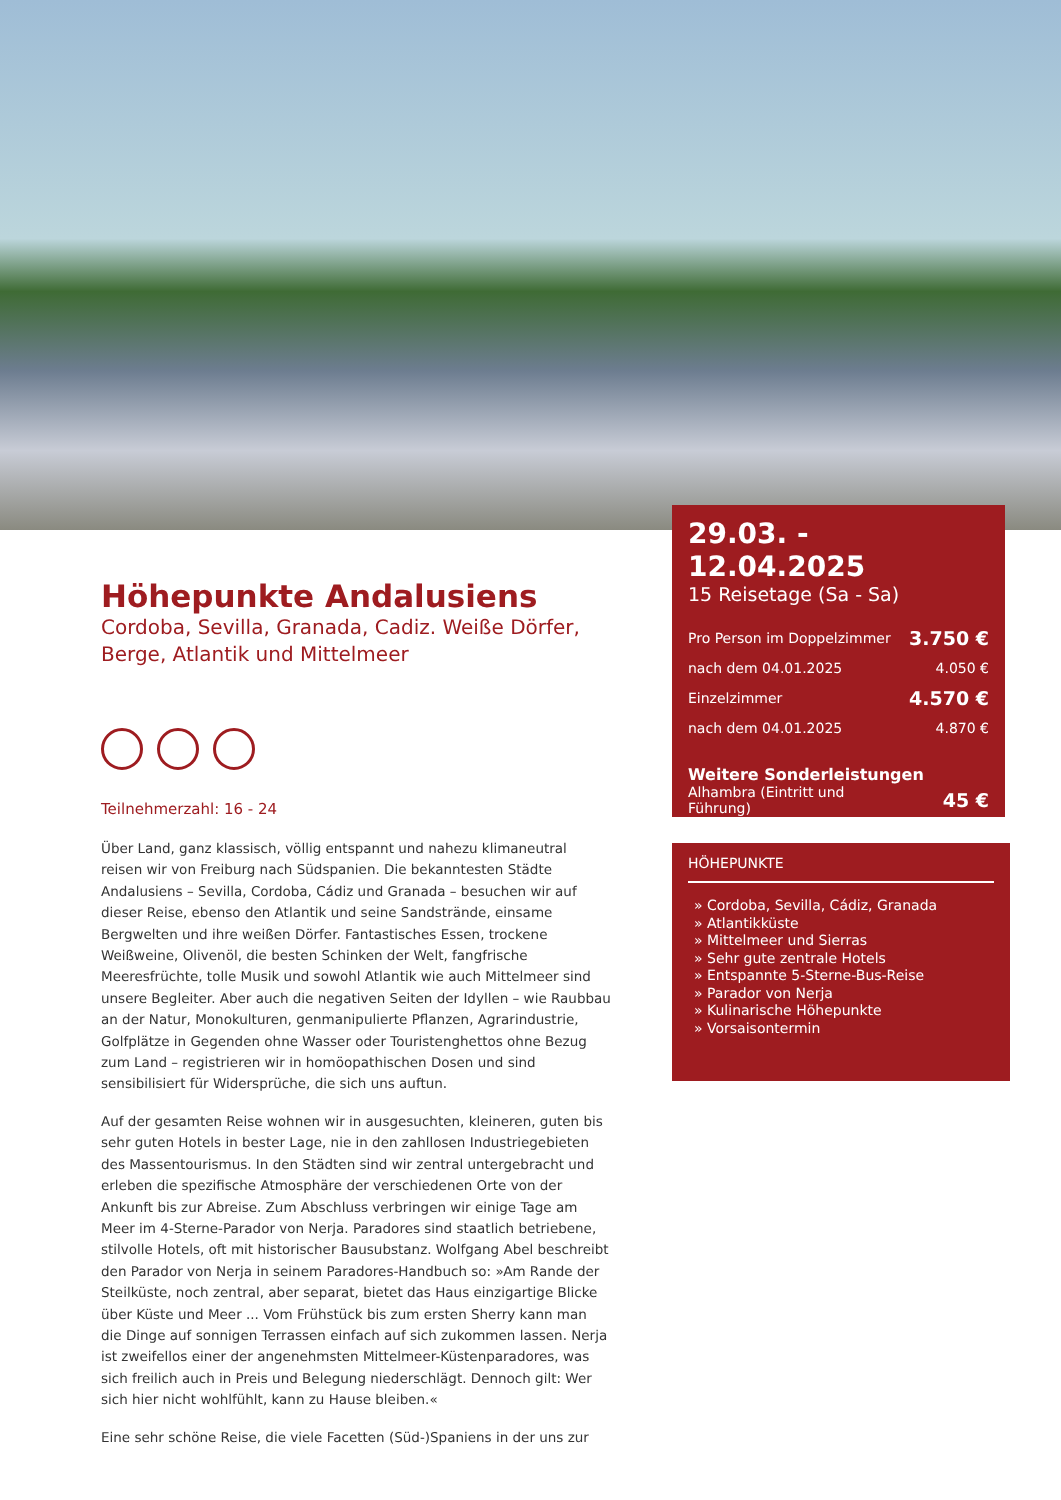Höhepunkte Andalusiens
Cordoba, Sevilla, Granada, Cadiz. Weiße Dörfer, Berge, Atlantik und Mittelmeer
Teilnehmerzahl: 16 - 24
Über Land, ganz klassisch, völlig entspannt und nahezu klimaneutral reisen wir von Freiburg nach Südspanien. Die bekanntesten Städte Andalusiens – Sevilla, Cordoba, Cádiz und Granada – besuchen wir auf dieser Reise, ebenso den Atlantik und seine Sandstrände, einsame Bergwelten und ihre weißen Dörfer. Fantastisches Essen, trockene Weißweine, Olivenöl, die besten Schinken der Welt, fangfrische Meeresfrüchte, tolle Musik und sowohl Atlantik wie auch Mittelmeer sind unsere Begleiter. Aber auch die negativen Seiten der Idyllen – wie Raubbau an der Natur, Monokulturen, genmanipulierte Pflanzen, Agrarindustrie, Golfplätze in Gegenden ohne Wasser oder Touristenghettos ohne Bezug zum Land – registrieren wir in homöopathischen Dosen und sind sensibilisiert für Widersprüche, die sich uns auftun.
Auf der gesamten Reise wohnen wir in ausgesuchten, kleineren, guten bis sehr guten Hotels in bester Lage, nie in den zahllosen Industriegebieten des Massentourismus. In den Städten sind wir zentral untergebracht und erleben die spezifische Atmosphäre der verschiedenen Orte von der Ankunft bis zur Abreise. Zum Abschluss verbringen wir einige Tage am Meer im 4-Sterne-Parador von Nerja. Paradores sind staatlich betriebene, stilvolle Hotels, oft mit historischer Bausubstanz. Wolfgang Abel beschreibt den Parador von Nerja in seinem Paradores-Handbuch so: »Am Rande der Steilküste, noch zentral, aber separat, bietet das Haus einzigartige Blicke über Küste und Meer ... Vom Frühstück bis zum ersten Sherry kann man die Dinge auf sonnigen Terrassen einfach auf sich zukommen lassen. Nerja ist zweifellos einer der angenehmsten Mittelmeer-Küstenparadores, was sich freilich auch in Preis und Belegung niederschlägt. Dennoch gilt: Wer sich hier nicht wohlfühlt, kann zu Hause bleiben.«
Eine sehr schöne Reise, die viele Facetten (Süd-)Spaniens in der uns zur
29.03. - 12.04.2025
15 Reisetage (Sa - Sa)
Pro Person im Doppelzimmer 3.750 €
nach dem 04.01.2025 4.050 €
Einzelzimmer 4.570 €
nach dem 04.01.2025 4.870 €
Weitere Sonderleistungen
Alhambra (Eintritt und
Führung) 45 €
HÖHEPUNKTE
» Cordoba, Sevilla, Cádiz, Granada
» Atlantikküste
» Mittelmeer und Sierras
» Sehr gute zentrale Hotels
» Entspannte 5-Sterne-Bus-Reise
» Parador von Nerja
» Kulinarische Höhepunkte
» Vorsaisontermin